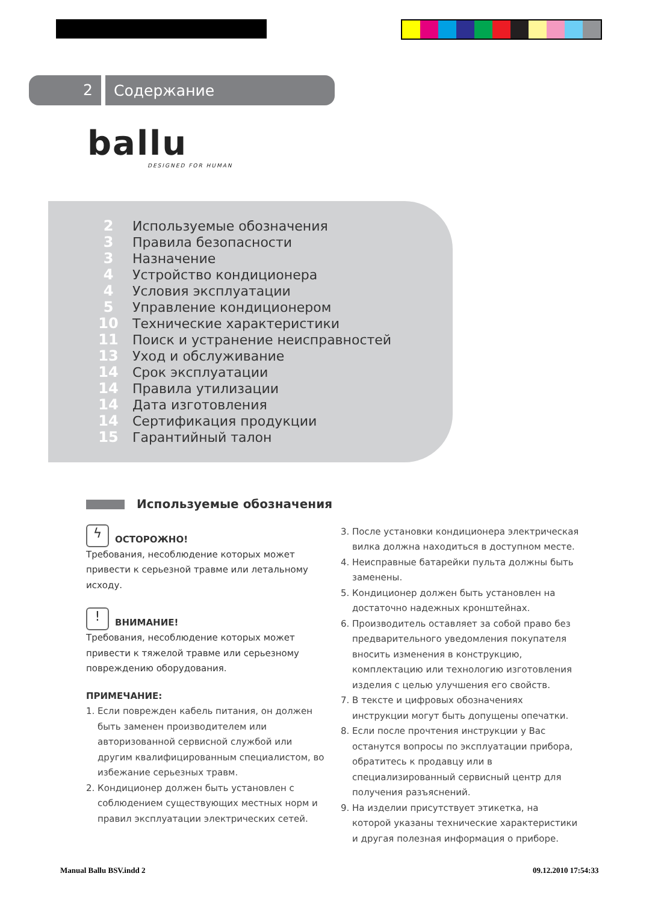2
Содержание
ballu
DESIGNED FOR HUMAN
| 2 | Используемые обозначения |
| 3 | Правила безопасности |
| 3 | Назначение |
| 4 | Устройство кондиционера |
| 4 | Условия эксплуатации |
| 5 | Управление кондиционером |
| 10 | Технические характеристики |
| 11 | Поиск и устранение неисправностей |
| 13 | Уход и обслуживание |
| 14 | Срок эксплуатации |
| 14 | Правила утилизации |
| 14 | Дата изготовления |
| 14 | Сертификация продукции |
| 15 | Гарантийный талон |
Используемые обозначения
ϟ ОСТОРОЖНО!
Требования, несоблюдение которых может привести к серьезной травме или летальному исходу.
! ВНИМАНИЕ!
Требования, несоблюдение которых может привести к тяжелой травме или серьезному повреждению оборудования.
ПРИМЕЧАНИЕ:
1. Если поврежден кабель питания, он должен быть заменен производителем или авторизованной сервисной службой или другим квалифицированным специалистом, во избежание серьезных травм.
2. Кондиционер должен быть установлен с соблюдением существующих местных норм и правил эксплуатации электрических сетей.
3. После установки кондиционера электрическая вилка должна находиться в доступном месте.
4. Неисправные батарейки пульта должны быть заменены.
5. Кондиционер должен быть установлен на достаточно надежных кронштейнах.
6. Производитель оставляет за собой право без предварительного уведомления покупателя вносить изменения в конструкцию, комплектацию или технологию изготовления изделия с целью улучшения его свойств.
7. В тексте и цифровых обозначениях инструкции могут быть допущены опечатки.
8. Если после прочтения инструкции у Вас останутся вопросы по эксплуатации прибора, обратитесь к продавцу или в специализированный сервисный центр для получения разъяснений.
9. На изделии присутствует этикетка, на которой указаны технические характеристики и другая полезная информация о приборе.
Manual Ballu BSV.indd 2 09.12.2010 17:54:33